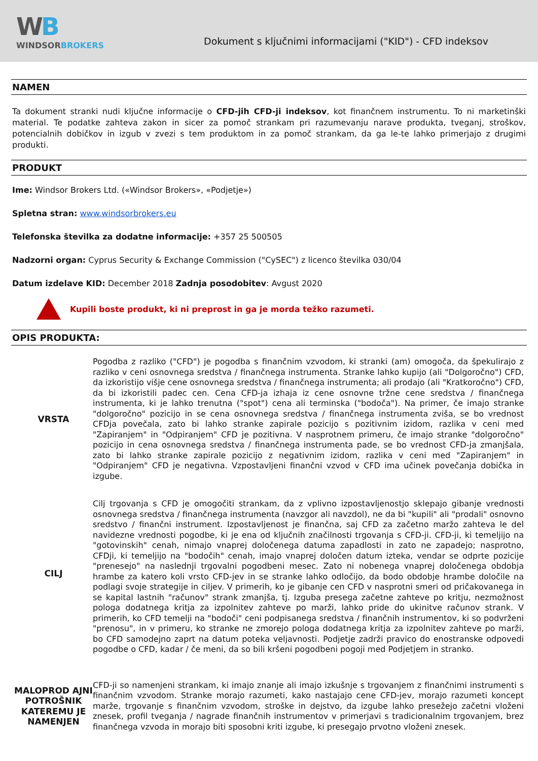WB
WINDSORBROKERS
Dokument s ključnimi informacijami ("KID") - CFD indeksov
NAMEN
Ta dokument stranki nudi ključne informacije o CFD-jih CFD-ji indeksov, kot finančnem instrumentu. To ni marketinški material. Te podatke zahteva zakon in sicer za pomoč strankam pri razumevanju narave produkta, tveganj, stroškov, potencialnih dobičkov in izgub v zvezi s tem produktom in za pomoč strankam, da ga le-te lahko primerjajo z drugimi produkti.
PRODUKT
Ime: Windsor Brokers Ltd. («Windsor Brokers», «Podjetje»)
Spletna stran: www.windsorbrokers.eu
Telefonska številka za dodatne informacije: +357 25 500505
Nadzorni organ: Cyprus Security & Exchange Commission ("CySEC") z licenco številka 030/04
Datum izdelave KID: December 2018 Zadnja posodobitev: Avgust 2020
Kupili boste produkt, ki ni preprost in ga je morda težko razumeti.
OPIS PRODUKTA:
| VRSTA | Pogodba z razliko ("CFD") je pogodba s finančnim vzvodom, ki stranki (am) omogoča, da špekulirajo z razliko v ceni osnovnega sredstva / finančnega instrumenta. Stranke lahko kupijo (ali "Dolgoročno") CFD, da izkoristijo višje cene osnovnega sredstva / finančnega instrumenta; ali prodajo (ali "Kratkoročno") CFD, da bi izkoristili padec cen. Cena CFD-ja izhaja iz cene osnovne tržne cene sredstva / finančnega instrumenta, ki je lahko trenutna ("spot") cena ali terminska ("bodoča"). Na primer, če imajo stranke "dolgoročno" pozicijo in se cena osnovnega sredstva / finančnega instrumenta zviša, se bo vrednost CFDja povečala, zato bi lahko stranke zapirale pozicijo s pozitivnim izidom, razlika v ceni med "Zapiranjem" in "Odpiranjem" CFD je pozitivna. V nasprotnem primeru, če imajo stranke "dolgoročno" pozicijo in cena osnovnega sredstva / finančnega instrumenta pade, se bo vrednost CFD-ja zmanjšala, zato bi lahko stranke zapirale pozicijo z negativnim izidom, razlika v ceni med "Zapiranjem" in "Odpiranjem" CFD je negativna. Vzpostavljeni finančni vzvod v CFD ima učinek povečanja dobička in izgube. |
| CILJ | Cilj trgovanja s CFD je omogočiti strankam, da z vplivno izpostavljenostjo sklepajo gibanje vrednosti osnovnega sredstva / finančnega instrumenta (navzgor ali navzdol), ne da bi "kupili" ali "prodali" osnovno sredstvo / finančni instrument. Izpostavljenost je finančna, saj CFD za začetno maržo zahteva le del navidezne vrednosti pogodbe, ki je ena od ključnih značilnosti trgovanja s CFD-ji. CFD-ji, ki temeljijo na "gotovinskih" cenah, nimajo vnaprej določenega datuma zapadlosti in zato ne zapadejo; nasprotno, CFDji, ki temeljijo na "bodočih" cenah, imajo vnaprej določen datum izteka, vendar se odprte pozicije "prenesejo" na naslednji trgovalni pogodbeni mesec. Zato ni nobenega vnaprej določenega obdobja hrambe za katero koli vrsto CFD-jev in se stranke lahko odločijo, da bodo obdobje hrambe določile na podlagi svoje strategije in ciljev. V primerih, ko je gibanje cen CFD v nasprotni smeri od pričakovanega in se kapital lastnih "računov" strank zmanjša, tj. Izguba presega začetne zahteve po kritju, nezmožnost pologa dodatnega kritja za izpolnitev zahteve po marži, lahko pride do ukinitve računov strank. V primerih, ko CFD temelji na "bodoči" ceni podpisanega sredstva / finančnih instrumentov, ki so podvrženi "prenosu", in v primeru, ko stranke ne zmorejo pologa dodatnega kritja za izpolnitev zahteve po marži, bo CFD samodejno zaprt na datum poteka veljavnosti. Podjetje zadrži pravico do enostranske odpovedi pogodbe o CFD, kadar / če meni, da so bili kršeni pogodbeni pogoji med Podjetjem in stranko. |
| MALOPROD AJNI POTROŠNIK KATEREMU JE NAMENJEN | CFD-ji so namenjeni strankam, ki imajo znanje ali imajo izkušnje s trgovanjem z finančnimi instrumenti s finančnim vzvodom. Stranke morajo razumeti, kako nastajajo cene CFD-jev, morajo razumeti koncept marže, trgovanje s finančnim vzvodom, stroške in dejstvo, da izgube lahko presežejo začetni vloženi znesek, profil tveganja / nagrade finančnih instrumentov v primerjavi s tradicionalnim trgovanjem, brez finančnega vzvoda in morajo biti sposobni kriti izgube, ki presegajo prvotno vloženi znesek. |